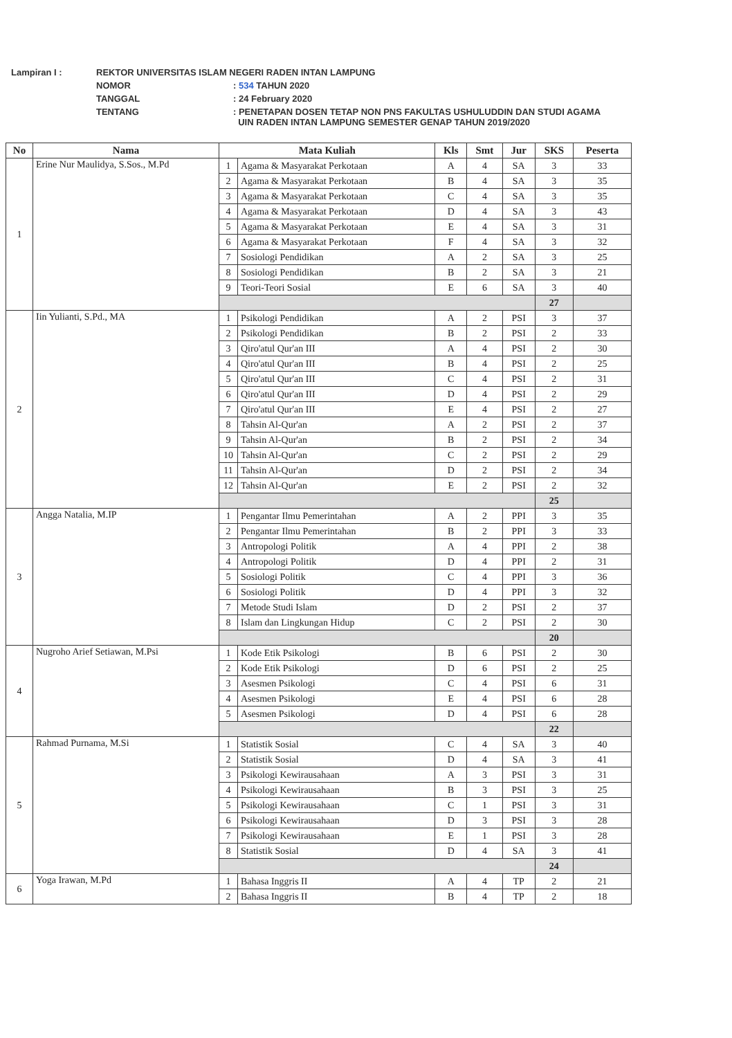| Lampiran I : | REKTOR UNIVERSITAS ISLAM NEGERI RADEN INTAN LAMPUNG | |
| | NOMOR | : 534 TAHUN 2020 |
| | TANGGAL | : 24 February 2020 |
| | TENTANG | : PENETAPAN DOSEN TETAP NON PNS FAKULTAS USHULUDDIN DAN STUDI AGAMA UIN RADEN INTAN LAMPUNG SEMESTER GENAP TAHUN 2019/2020 |
| No | Nama | Mata Kuliah | | Kls | Smt | Jur | SKS | Peserta |
| --- | --- | --- | --- | --- | --- | --- | --- | --- |
| 1 | Erine Nur Maulidya, S.Sos., M.Pd | 1 | Agama & Masyarakat Perkotaan | A | 4 | SA | 3 | 33 |
| | | 2 | Agama & Masyarakat Perkotaan | B | 4 | SA | 3 | 35 |
| | | 3 | Agama & Masyarakat Perkotaan | C | 4 | SA | 3 | 35 |
| | | 4 | Agama & Masyarakat Perkotaan | D | 4 | SA | 3 | 43 |
| | | 5 | Agama & Masyarakat Perkotaan | E | 4 | SA | 3 | 31 |
| | | 6 | Agama & Masyarakat Perkotaan | F | 4 | SA | 3 | 32 |
| | | 7 | Sosiologi Pendidikan | A | 2 | SA | 3 | 25 |
| | | 8 | Sosiologi Pendidikan | B | 2 | SA | 3 | 21 |
| | | 9 | Teori-Teori Sosial | E | 6 | SA | 3 | 40 |
| | | | | | | | 27 | |
| 2 | Iin Yulianti, S.Pd., MA | 1 | Psikologi Pendidikan | A | 2 | PSI | 3 | 37 |
| | | 2 | Psikologi Pendidikan | B | 2 | PSI | 2 | 33 |
| | | 3 | Qiro'atul Qur'an III | A | 4 | PSI | 2 | 30 |
| | | 4 | Qiro'atul Qur'an III | B | 4 | PSI | 2 | 25 |
| | | 5 | Qiro'atul Qur'an III | C | 4 | PSI | 2 | 31 |
| | | 6 | Qiro'atul Qur'an III | D | 4 | PSI | 2 | 29 |
| | | 7 | Qiro'atul Qur'an III | E | 4 | PSI | 2 | 27 |
| | | 8 | Tahsin Al-Qur'an | A | 2 | PSI | 2 | 37 |
| | | 9 | Tahsin Al-Qur'an | B | 2 | PSI | 2 | 34 |
| | | 10 | Tahsin Al-Qur'an | C | 2 | PSI | 2 | 29 |
| | | 11 | Tahsin Al-Qur'an | D | 2 | PSI | 2 | 34 |
| | | 12 | Tahsin Al-Qur'an | E | 2 | PSI | 2 | 32 |
| | | | | | | | 25 | |
| 3 | Angga Natalia, M.IP | 1 | Pengantar Ilmu Pemerintahan | A | 2 | PPI | 3 | 35 |
| | | 2 | Pengantar Ilmu Pemerintahan | B | 2 | PPI | 3 | 33 |
| | | 3 | Antropologi Politik | A | 4 | PPI | 2 | 38 |
| | | 4 | Antropologi Politik | D | 4 | PPI | 2 | 31 |
| | | 5 | Sosiologi Politik | C | 4 | PPI | 3 | 36 |
| | | 6 | Sosiologi Politik | D | 4 | PPI | 3 | 32 |
| | | 7 | Metode Studi Islam | D | 2 | PSI | 2 | 37 |
| | | 8 | Islam dan Lingkungan Hidup | C | 2 | PSI | 2 | 30 |
| | | | | | | | 20 | |
| 4 | Nugroho Arief Setiawan, M.Psi | 1 | Kode Etik Psikologi | B | 6 | PSI | 2 | 30 |
| | | 2 | Kode Etik Psikologi | D | 6 | PSI | 2 | 25 |
| | | 3 | Asesmen Psikologi | C | 4 | PSI | 6 | 31 |
| | | 4 | Asesmen Psikologi | E | 4 | PSI | 6 | 28 |
| | | 5 | Asesmen Psikologi | D | 4 | PSI | 6 | 28 |
| | | | | | | | 22 | |
| 5 | Rahmad Purnama, M.Si | 1 | Statistik Sosial | C | 4 | SA | 3 | 40 |
| | | 2 | Statistik Sosial | D | 4 | SA | 3 | 41 |
| | | 3 | Psikologi Kewirausahaan | A | 3 | PSI | 3 | 31 |
| | | 4 | Psikologi Kewirausahaan | B | 3 | PSI | 3 | 25 |
| | | 5 | Psikologi Kewirausahaan | C | 1 | PSI | 3 | 31 |
| | | 6 | Psikologi Kewirausahaan | D | 3 | PSI | 3 | 28 |
| | | 7 | Psikologi Kewirausahaan | E | 1 | PSI | 3 | 28 |
| | | 8 | Statistik Sosial | D | 4 | SA | 3 | 41 |
| | | | | | | | 24 | |
| 6 | Yoga Irawan, M.Pd | 1 | Bahasa Inggris II | A | 4 | TP | 2 | 21 |
| | | 2 | Bahasa Inggris II | B | 4 | TP | 2 | 18 |